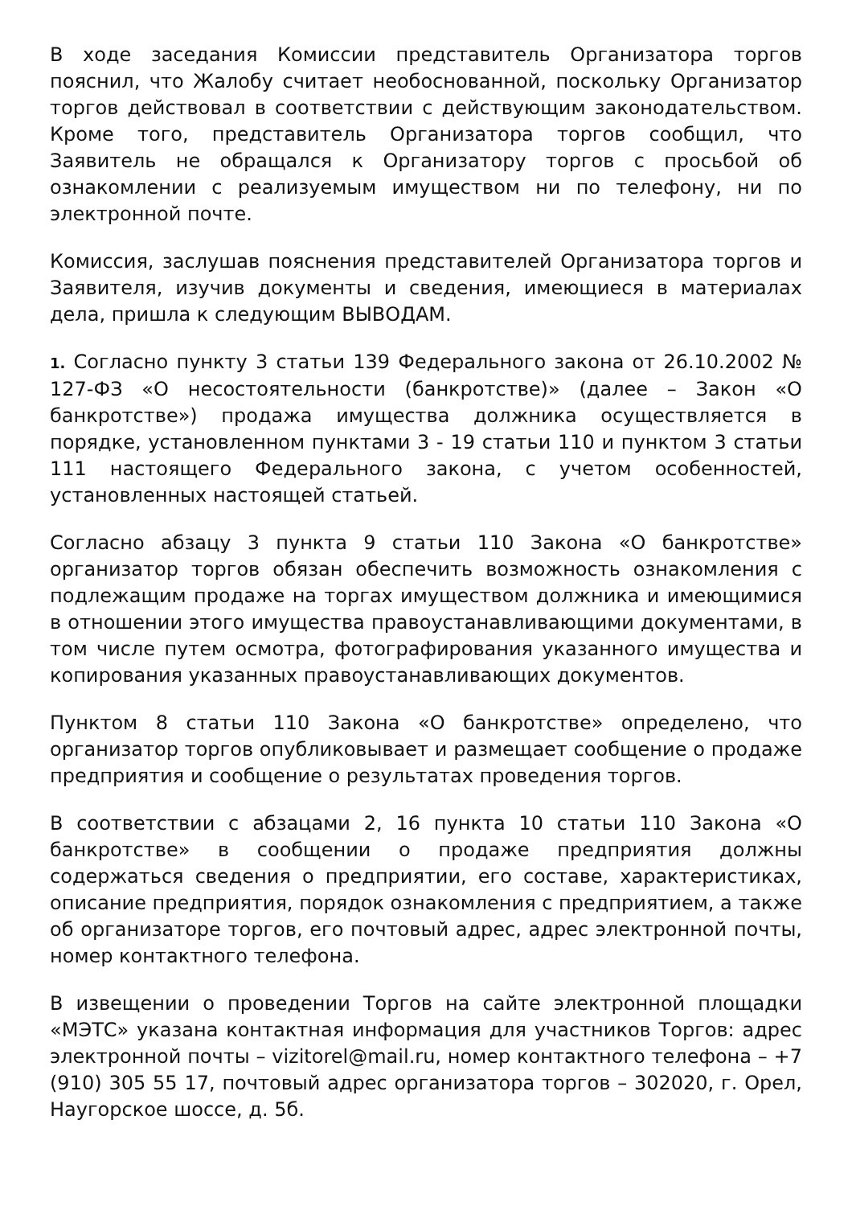В ходе заседания Комиссии представитель Организатора торгов пояснил, что Жалобу считает необоснованной, поскольку Организатор торгов действовал в соответствии с действующим законодательством. Кроме того, представитель Организатора торгов сообщил, что Заявитель не обращался к Организатору торгов с просьбой об ознакомлении с реализуемым имуществом ни по телефону, ни по электронной почте.
Комиссия, заслушав пояснения представителей Организатора торгов и Заявителя, изучив документы и сведения, имеющиеся в материалах дела, пришла к следующим ВЫВОДАМ.
1. Согласно пункту 3 статьи 139 Федерального закона от 26.10.2002 № 127-ФЗ «О несостоятельности (банкротстве)» (далее – Закон «О банкротстве») продажа имущества должника осуществляется в порядке, установленном пунктами 3 - 19 статьи 110 и пунктом 3 статьи 111 настоящего Федерального закона, с учетом особенностей, установленных настоящей статьей.
Согласно абзацу 3 пункта 9 статьи 110 Закона «О банкротстве» организатор торгов обязан обеспечить возможность ознакомления с подлежащим продаже на торгах имуществом должника и имеющимися в отношении этого имущества правоустанавливающими документами, в том числе путем осмотра, фотографирования указанного имущества и копирования указанных правоустанавливающих документов.
Пунктом 8 статьи 110 Закона «О банкротстве» определено, что организатор торгов опубликовывает и размещает сообщение о продаже предприятия и сообщение о результатах проведения торгов.
В соответствии с абзацами 2, 16 пункта 10 статьи 110 Закона «О банкротстве» в сообщении о продаже предприятия должны содержаться сведения о предприятии, его составе, характеристиках, описание предприятия, порядок ознакомления с предприятием, а также об организаторе торгов, его почтовый адрес, адрес электронной почты, номер контактного телефона.
В извещении о проведении Торгов на сайте электронной площадки «МЭТС» указана контактная информация для участников Торгов: адрес электронной почты – vizitorel@mail.ru, номер контактного телефона – +7 (910) 305 55 17, почтовый адрес организатора торгов – 302020, г. Орел, Наугорское шоссе, д. 5б.